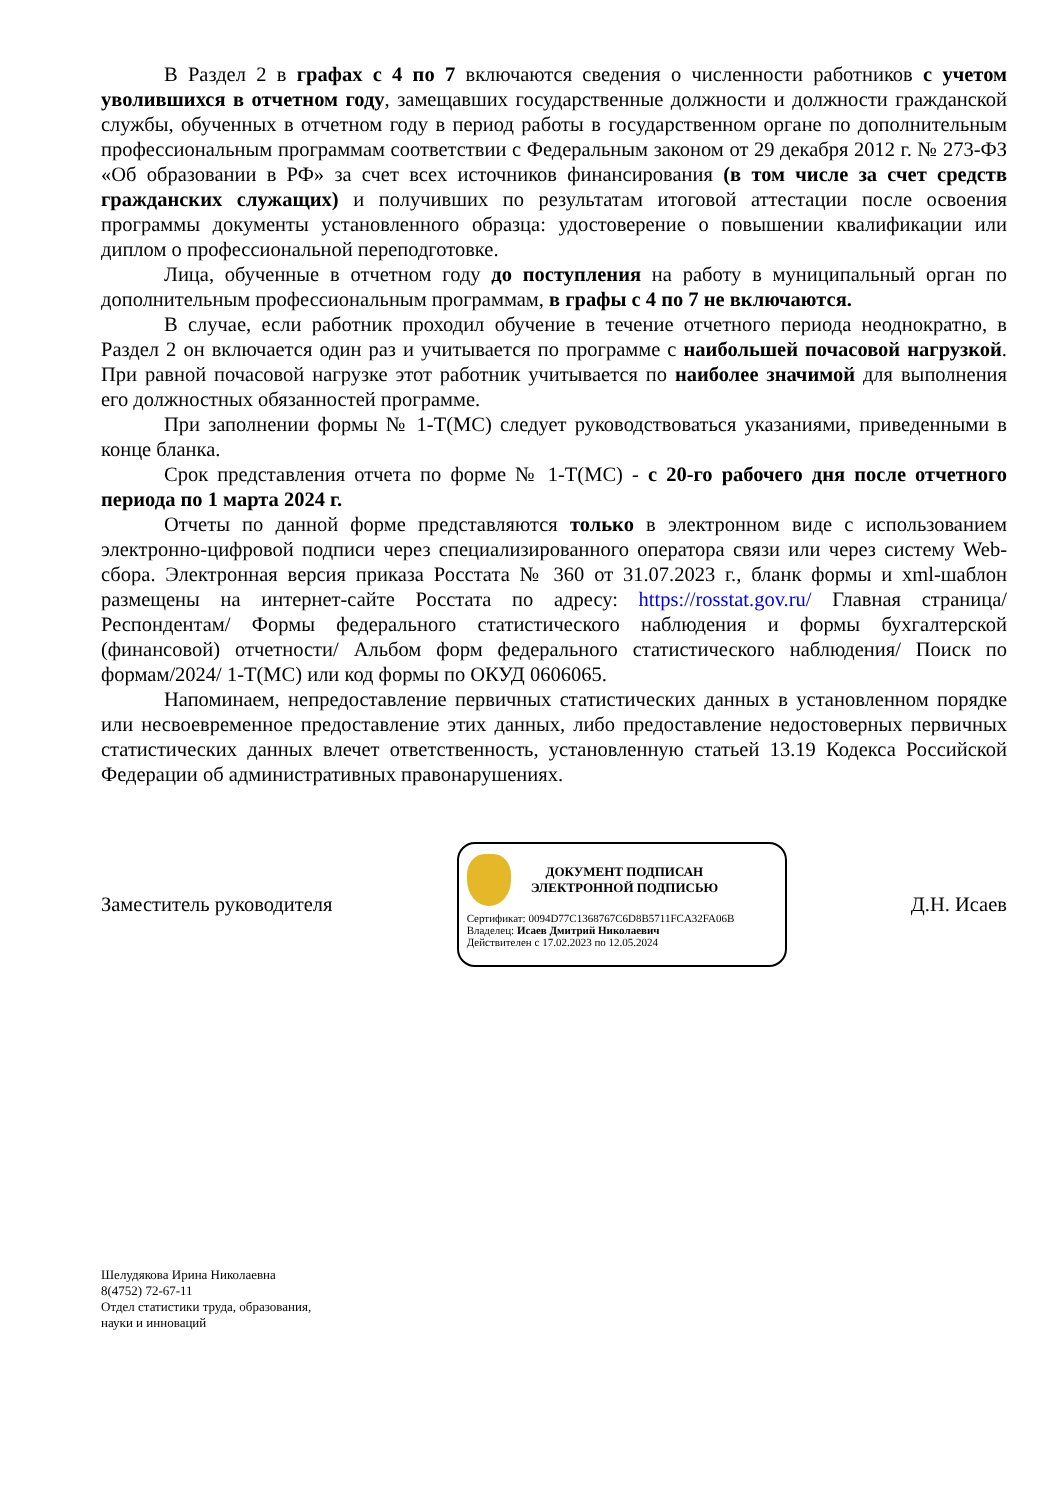В Раздел 2 в графах с 4 по 7 включаются сведения о численности работников с учетом уволившихся в отчетном году, замещавших государственные должности и должности гражданской службы, обученных в отчетном году в период работы в государственном органе по дополнительным профессиональным программам соответствии с Федеральным законом от 29 декабря 2012 г. № 273-ФЗ «Об образовании в РФ» за счет всех источников финансирования (в том числе за счет средств гражданских служащих) и получивших по результатам итоговой аттестации после освоения программы документы установленного образца: удостоверение о повышении квалификации или диплом о профессиональной переподготовке.
Лица, обученные в отчетном году до поступления на работу в муниципальный орган по дополнительным профессиональным программам, в графы с 4 по 7 не включаются.
В случае, если работник проходил обучение в течение отчетного периода неоднократно, в Раздел 2 он включается один раз и учитывается по программе с наибольшей почасовой нагрузкой. При равной почасовой нагрузке этот работник учитывается по наиболее значимой для выполнения его должностных обязанностей программе.
При заполнении формы № 1-Т(МС) следует руководствоваться указаниями, приведенными в конце бланка.
Срок представления отчета по форме № 1-Т(МС) - с 20-го рабочего дня после отчетного периода по 1 марта 2024 г.
Отчеты по данной форме представляются только в электронном виде с использованием электронно-цифровой подписи через специализированного оператора связи или через систему Web-сбора. Электронная версия приказа Росстата № 360 от 31.07.2023 г., бланк формы и xml-шаблон размещены на интернет-сайте Росстата по адресу: https://rosstat.gov.ru/ Главная страница/ Респондентам/ Формы федерального статистического наблюдения и формы бухгалтерской (финансовой) отчетности/ Альбом форм федерального статистического наблюдения/ Поиск по формам/2024/ 1-Т(МС) или код формы по ОКУД 0606065.
Напоминаем, непредоставление первичных статистических данных в установленном порядке или несвоевременное предоставление этих данных, либо предоставление недостоверных первичных статистических данных влечет ответственность, установленную статьей 13.19 Кодекса Российской Федерации об административных правонарушениях.
Заместитель руководителя
ДОКУМЕНТ ПОДПИСАН
ЭЛЕКТРОННОЙ ПОДПИСЬЮ
Сертификат: 0094D77C1368767C6D8B5711FCA32FA06B
Владелец: Исаев Дмитрий Николаевич
Действителен с 17.02.2023 по 12.05.2024
Д.Н. Исаев
Шелудякова Ирина Николаевна
8(4752) 72-67-11
Отдел статистики труда, образования,
науки и инноваций